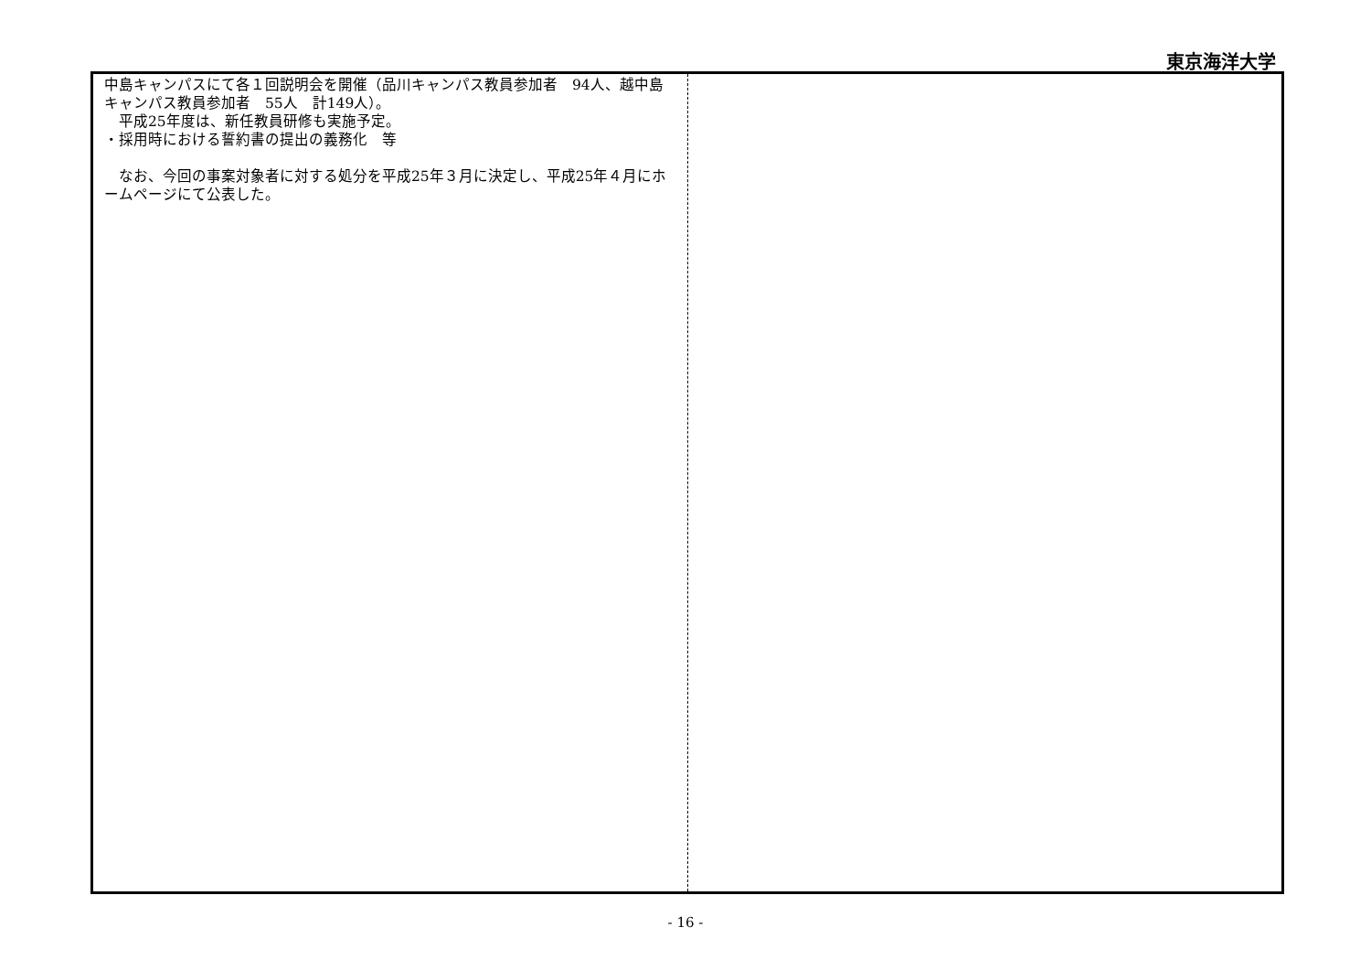東京海洋大学
| 中島キャンパスにて各１回説明会を開催（品川キャンパス教員参加者 94人、越中島キャンパス教員参加者 55人 計149人）。 平成25年度は、新任教員研修も実施予定。 ・採用時における誓約書の提出の義務化 等 なお、今回の事案対象者に対する処分を平成25年３月に決定し、平成25年４月にホームページにて公表した。 | |
- 16 -